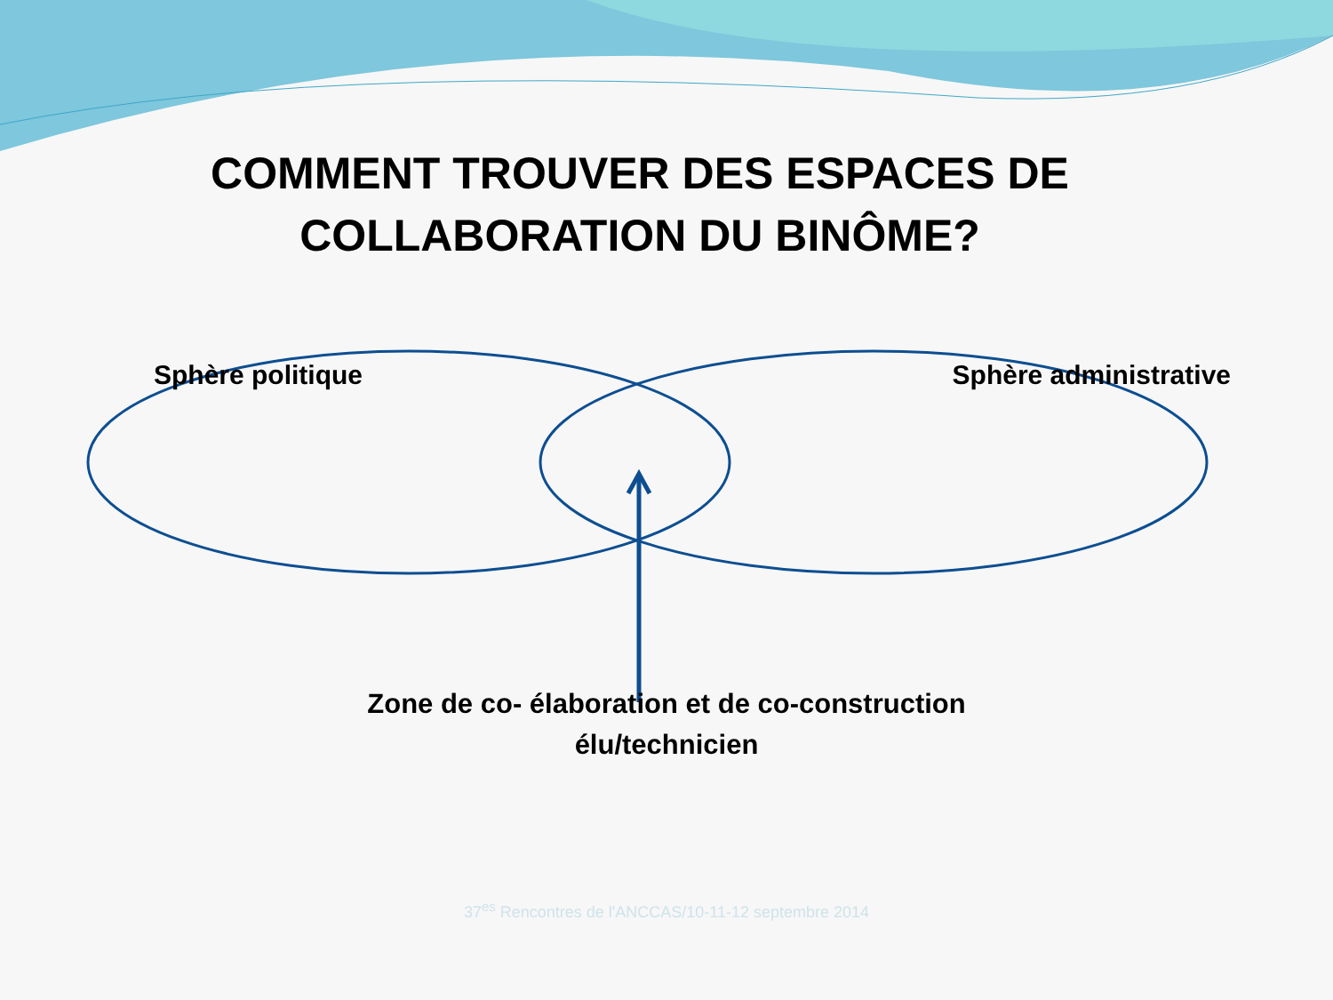COMMENT TROUVER DES ESPACES DE COLLABORATION DU BINÔME?
Sphère politique Sphère administrative
Zone de co- élaboration et de co-construction
élu/technicien
37<sup>es</sup> Rencontres de l'ANCCAS/10-11-12 septembre 2014